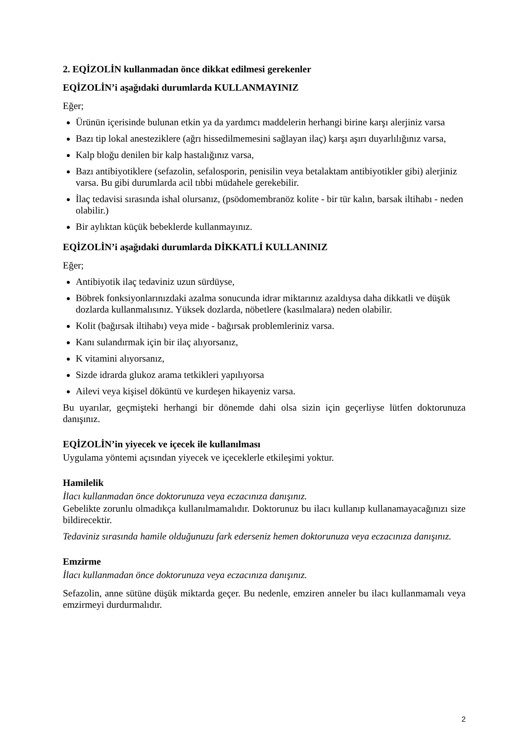2. EQİZOLİN kullanmadan önce dikkat edilmesi gerekenler
EQİZOLİN’i aşağıdaki durumlarda KULLANMAYINIZ
Eğer;
Ürünün içerisinde bulunan etkin ya da yardımcı maddelerin herhangi birine karşı alerjiniz varsa
Bazı tip lokal anesteziklere (ağrı hissedilmemesini sağlayan ilaç) karşı aşırı duyarlılığınız varsa,
Kalp bloğu denilen bir kalp hastalığınız varsa,
Bazı antibiyotiklere (sefazolin, sefalosporin, penisilin veya betalaktam antibiyotikler gibi) alerjiniz varsa. Bu gibi durumlarda acil tıbbi müdahele gerekebilir.
İlaç tedavisi sırasında ishal olursanız, (psödomembranöz kolite - bir tür kalın, barsak iltihabı - neden olabilir.)
Bir aylıktan küçük bebeklerde kullanmayınız.
EQİZOLİN’i aşağıdaki durumlarda DİKKATLİ KULLANINIZ
Eğer;
Antibiyotik ilaç tedaviniz uzun sürdüyse,
Böbrek fonksiyonlarınızdaki azalma sonucunda idrar miktarınız azaldıysa daha dikkatli ve düşük dozlarda kullanmalısınız. Yüksek dozlarda, nöbetlere (kasılmalara) neden olabilir.
Kolit (bağırsak iltihabı) veya mide - bağırsak problemleriniz varsa.
Kanı sulandırmak için bir ilaç alıyorsanız,
K vitamini alıyorsanız,
Sizde idrarda glukoz arama tetkikleri yapılıyorsa
Ailevi veya kişisel döküntü ve kurdeşen hikayeniz varsa.
Bu uyarılar, geçmişteki herhangi bir dönemde dahi olsa sizin için geçerliyse lütfen doktorunuza danışınız.
EQİZOLİN’in yiyecek ve içecek ile kullanılması
Uygulama yöntemi açısından yiyecek ve içeceklerle etkileşimi yoktur.
Hamilelik
İlacı kullanmadan önce doktorunuza veya eczacınıza danışınız.
Gebelikte zorunlu olmadıkça kullanılmamalıdır. Doktorunuz bu ilacı kullanıp kullanamayacağınızı size bildirecektir.
Tedaviniz sırasında hamile olduğunuzu fark ederseniz hemen doktorunuza veya eczacınıza danışınız.
Emzirme
İlacı kullanmadan önce doktorunuza veya eczacınıza danışınız.
Sefazolin, anne sütüne düşük miktarda geçer. Bu nedenle, emziren anneler bu ilacı kullanmamalı veya emzirmeyi durdurmalıdır.
2